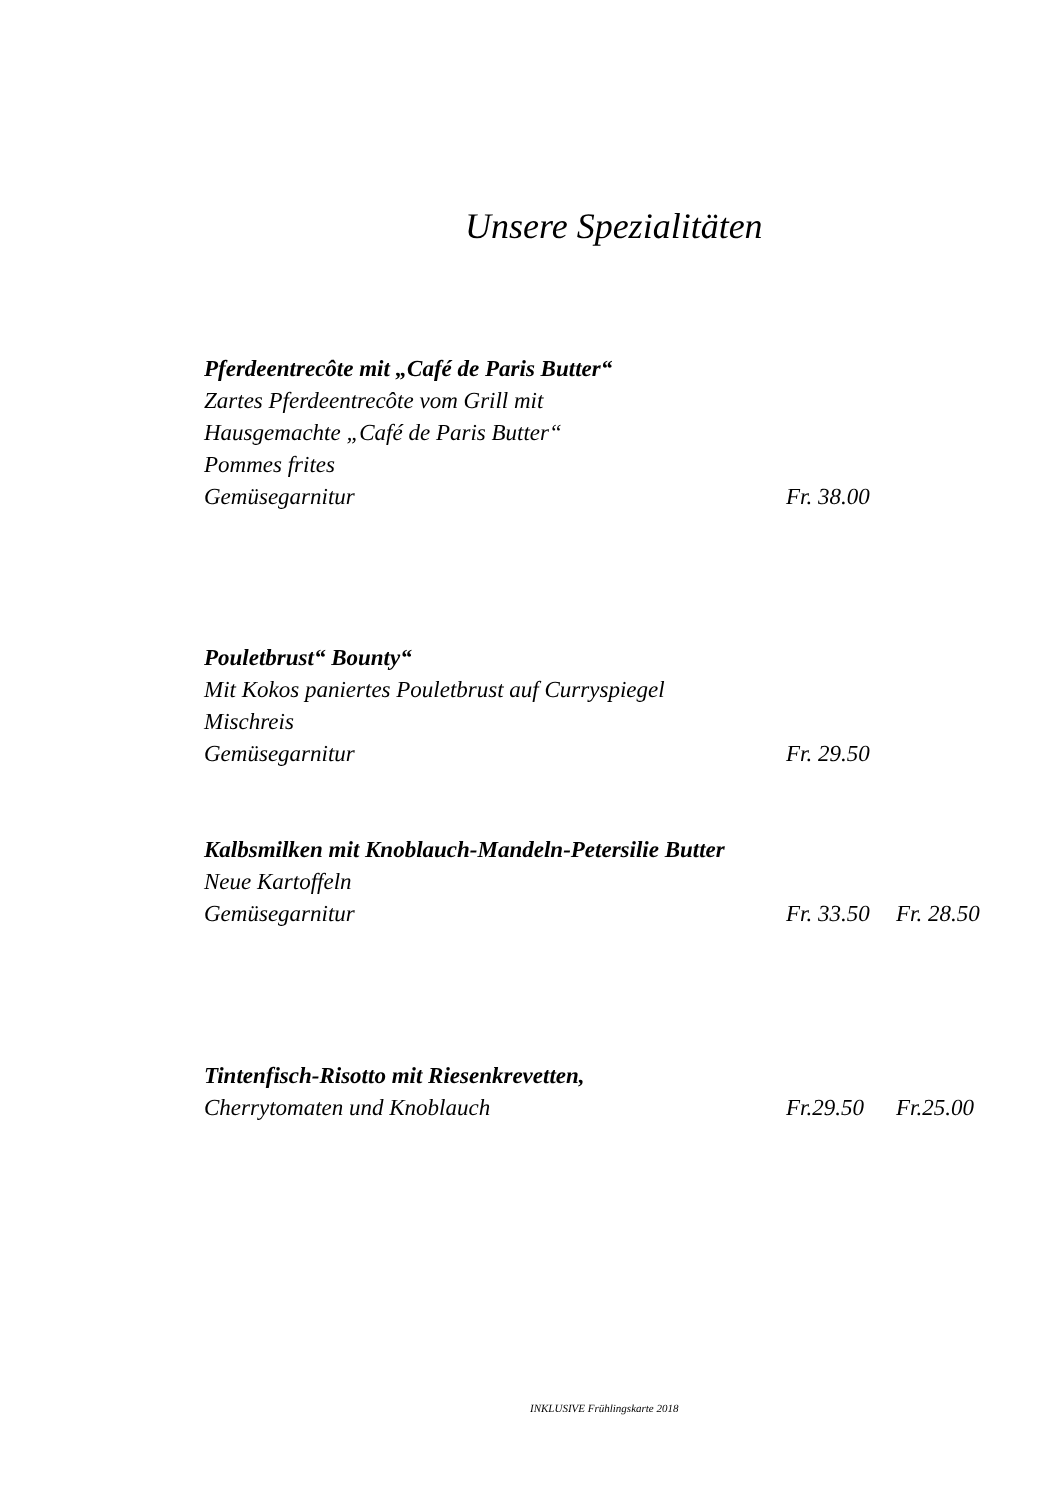Unsere Spezialitäten
Pferdeentrecôte mit „Café de Paris Butter“
Zartes Pferdeentrecôte vom Grill mit
Hausgemachte „Café de Paris Butter“
Pommes frites
Gemüsegarnitur Fr. 38.00
Pouletbrust“ Bounty“
Mit Kokos paniertes Pouletbrust auf Curryspiegel
Mischreis
Gemüsegarnitur Fr. 29.50
Kalbsmilken mit Knoblauch-Mandeln-Petersilie Butter
Neue Kartoffeln
Gemüsegarnitur Fr. 33.50 Fr. 28.50
Tintenfisch-Risotto mit Riesenkrevetten,
Cherrytomaten und Knoblauch Fr.29.50 Fr.25.00
INKLUSIVE Frühlingskarte 2018